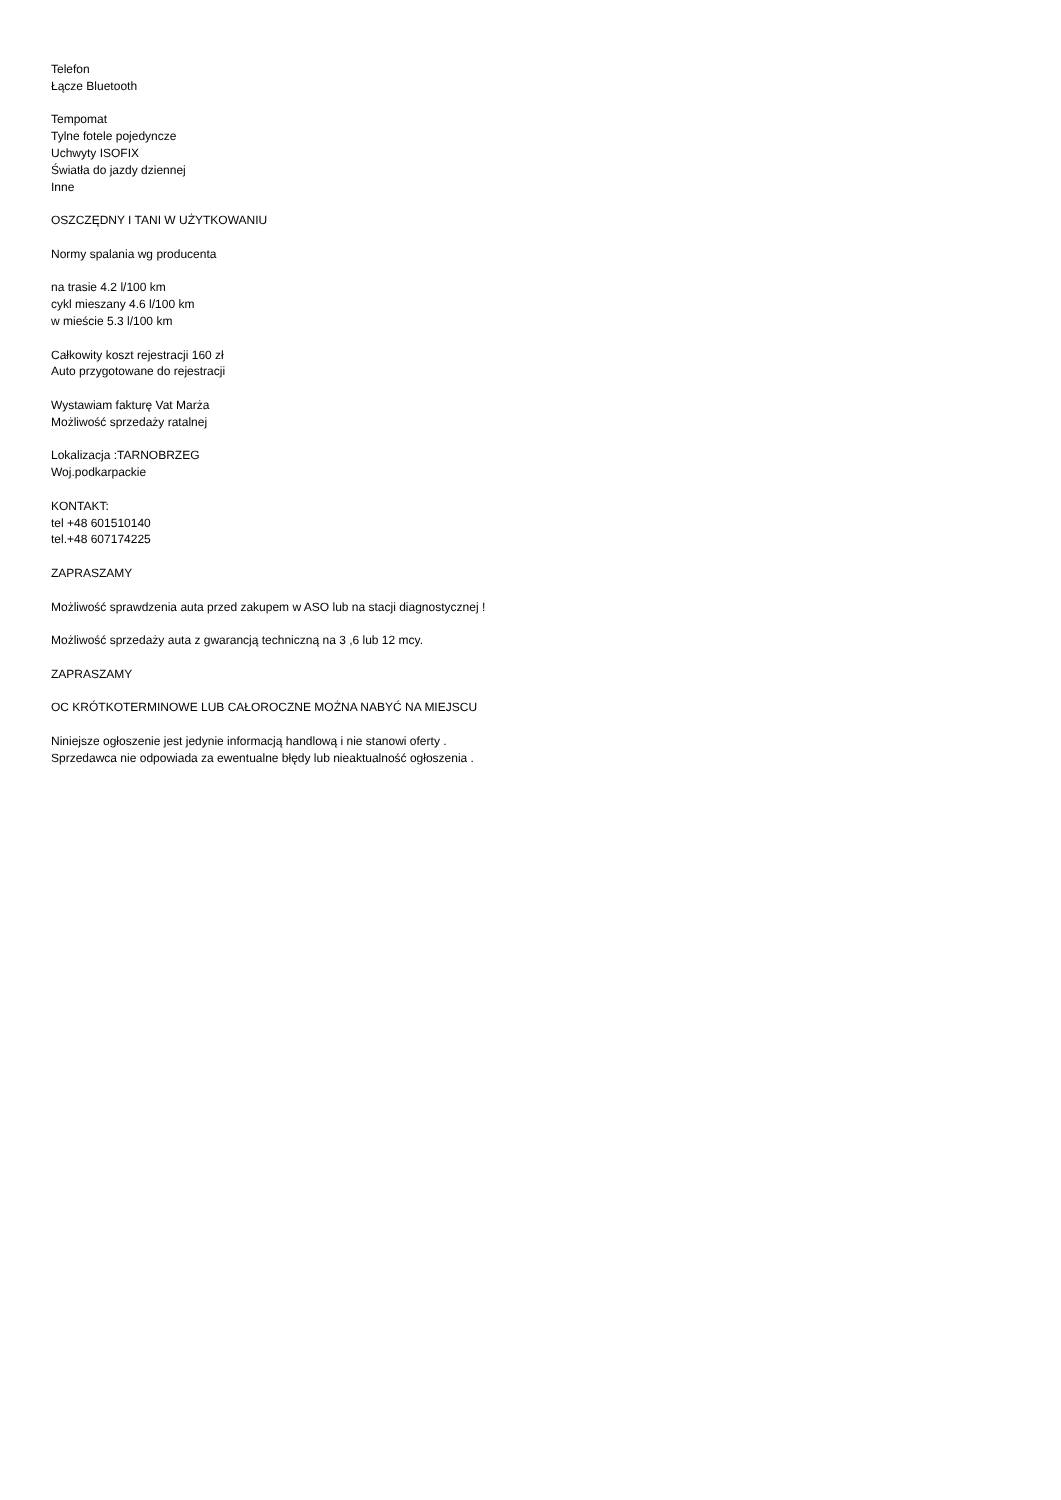Telefon
Łącze Bluetooth
Tempomat
Tylne fotele pojedyncze
Uchwyty ISOFIX
Światła do jazdy dziennej
Inne
OSZCZĘDNY I TANI W UŻYTKOWANIU
Normy spalania wg producenta
na trasie 4.2 l/100 km
cykl mieszany 4.6 l/100 km
w mieście 5.3 l/100 km
Całkowity koszt rejestracji 160 zł
Auto przygotowane do rejestracji
Wystawiam fakturę Vat Marża
Możliwość sprzedaży ratalnej
Lokalizacja :TARNOBRZEG
Woj.podkarpackie
KONTAKT:
tel +48 601510140
tel.+48 607174225
ZAPRASZAMY
Możliwość sprawdzenia auta przed zakupem w ASO lub na stacji diagnostycznej !
Możliwość sprzedaży auta z gwarancją techniczną na 3 ,6 lub 12 mcy.
ZAPRASZAMY
OC KRÓTKOTERMINOWE LUB CAŁOROCZNE MOŻNA NABYĆ NA MIEJSCU
Niniejsze ogłoszenie jest jedynie informacją handlową i nie stanowi oferty .
Sprzedawca nie odpowiada za ewentualne błędy lub nieaktualność ogłoszenia .